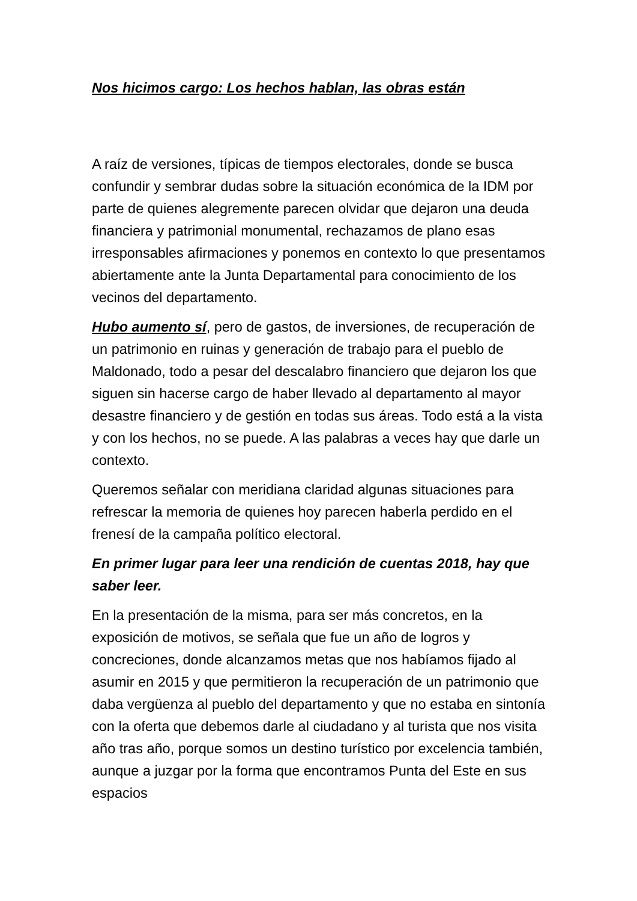Nos hicimos cargo: Los hechos hablan, las obras están
A raíz de versiones, típicas de tiempos electorales, donde se busca confundir y sembrar dudas sobre la situación económica de la IDM por parte de quienes alegremente parecen olvidar que dejaron una deuda financiera y patrimonial monumental, rechazamos de plano esas irresponsables afirmaciones y ponemos en contexto lo que presentamos abiertamente ante la Junta Departamental para conocimiento de los vecinos del departamento.
Hubo aumento sí, pero de gastos, de inversiones, de recuperación de un patrimonio en ruinas y generación de trabajo para el pueblo de Maldonado, todo a pesar del descalabro financiero que dejaron los que siguen sin hacerse cargo de haber llevado al departamento al mayor desastre financiero y de gestión en todas sus áreas. Todo está a la vista y con los hechos, no se puede. A las palabras a veces hay que darle un contexto.
Queremos señalar con meridiana claridad algunas situaciones para refrescar la memoria de quienes hoy parecen haberla perdido en el frenesí de la campaña político electoral.
En primer lugar para leer una rendición de cuentas 2018, hay que saber leer.
En la presentación de la misma, para ser más concretos, en la exposición de motivos, se señala que fue un año de logros y concreciones, donde alcanzamos metas que nos habíamos fijado al asumir en 2015 y que permitieron la recuperación de un patrimonio que daba vergüenza al pueblo del departamento y que no estaba en sintonía con la oferta que debemos darle al ciudadano y al turista que nos visita año tras año, porque somos un destino turístico por excelencia también, aunque a juzgar por la forma que encontramos Punta del Este en sus espacios